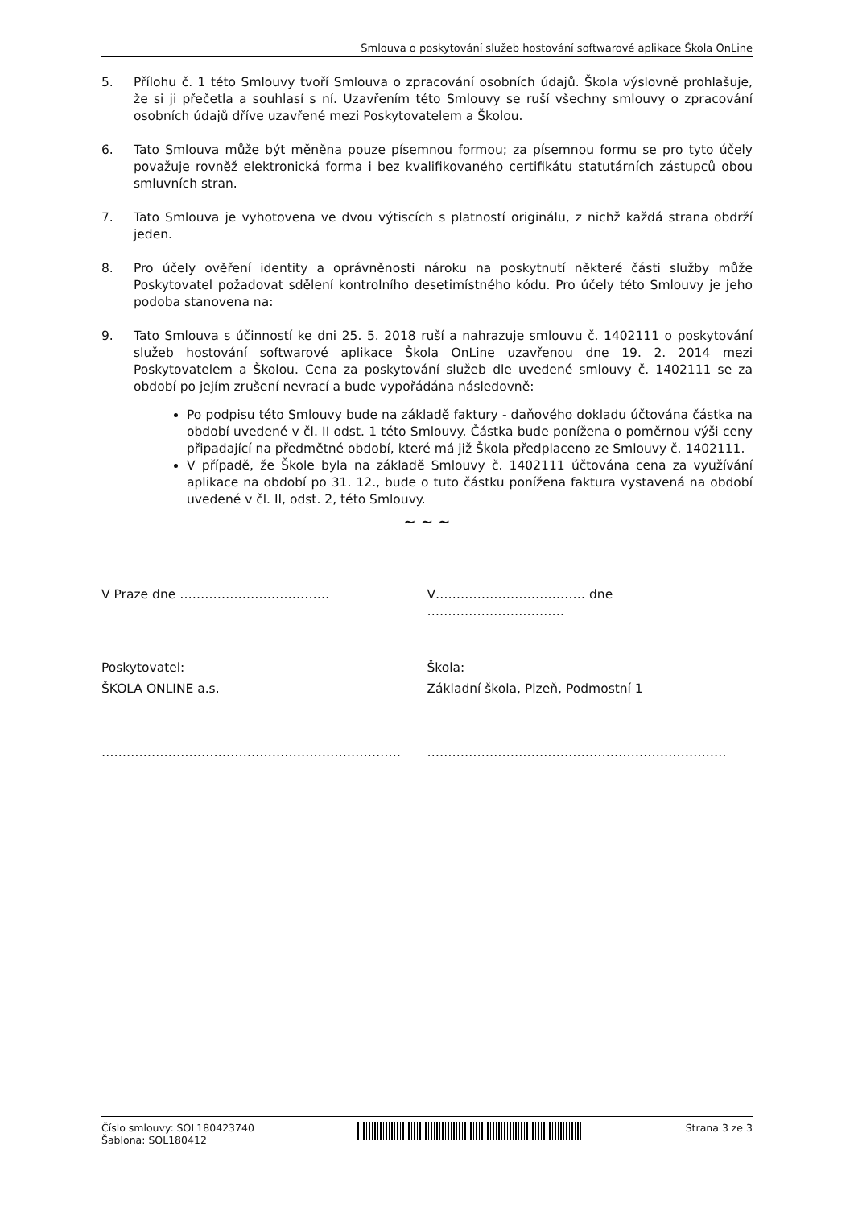Smlouva o poskytování služeb hostování softwarové aplikace Škola OnLine
5. Přílohu č. 1 této Smlouvy tvoří Smlouva o zpracování osobních údajů. Škola výslovně prohlašuje, že si ji přečetla a souhlasí s ní. Uzavřením této Smlouvy se ruší všechny smlouvy o zpracování osobních údajů dříve uzavřené mezi Poskytovatelem a Školou.
6. Tato Smlouva může být měněna pouze písemnou formou; za písemnou formu se pro tyto účely považuje rovněž elektronická forma i bez kvalifikovaného certifikátu statutárních zástupců obou smluvních stran.
7. Tato Smlouva je vyhotovena ve dvou výtiscích s platností originálu, z nichž každá strana obdrží jeden.
8. Pro účely ověření identity a oprávněnosti nároku na poskytnutí některé části služby může Poskytovatel požadovat sdělení kontrolního desetimístného kódu. Pro účely této Smlouvy je jeho podoba stanovena na:
9. Tato Smlouva s účinností ke dni 25. 5. 2018 ruší a nahrazuje smlouvu č. 1402111 o poskytování služeb hostování softwarové aplikace Škola OnLine uzavřenou dne 19. 2. 2014 mezi Poskytovatelem a Školou. Cena za poskytování služeb dle uvedené smlouvy č. 1402111 se za období po jejím zrušení nevrací a bude vypořádána následovně:
Po podpisu této Smlouvy bude na základě faktury - daňového dokladu účtována částka na období uvedené v čl. II odst. 1 této Smlouvy. Částka bude ponížena o poměrnou výši ceny připadající na předmětné období, které má již Škola předplaceno ze Smlouvy č. 1402111.
V případě, že Škole byla na základě Smlouvy č. 1402111 účtována cena za využívání aplikace na období po 31. 12., bude o tuto částku ponížena faktura vystavená na období uvedené v čl. II, odst. 2, této Smlouvy.
~ ~ ~
V Praze dne ……………………………… V……………………………… dne ……………………………
Poskytovatel:
ŠKOLA ONLINE a.s.
Škola:
Základní škola, Plzeň, Podmostní 1
……………………………………………………………… ………………………………………………………………
Číslo smlouvy: SOL180423740
Šablona: SOL180412
Strana 3 ze 3